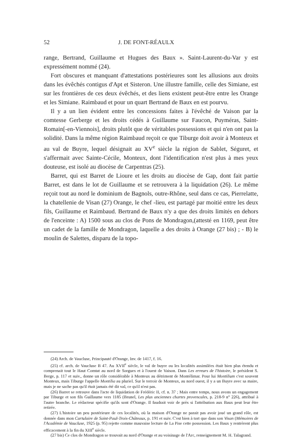52 J. DE FONT-RÉAULX
range, Bertrand, Guillaume et Hugues des Baux ». Saint-Laurent-du-Var y est expressément nommé (24).
Fort obscures et manquant d'attestations postérieures sont les allusions aux droits dans les évêchés contigus d'Apt et Sisteron. Une illustre famille, celle des Simiane, est sur les frontières de ces deux évêchés, et des liens existent peut-être entre les Orange et les Simiane. Raimbaud et pour un quart Bertrand de Baux en est pourvu.
Il y a un lien évident entre les concessions faites à l'évêché de Vaison par la comtesse Gerberge et les droits cédés à Guillaume sur Faucon, Puyméras, Saint-Romain[-en-Viennois], droits plutôt que de véritables possessions et qui n'en ont pas la solidité. Dans la même région Raimbaud reçoit ce que Tiburge doit avoir à Monteux et au val de Buyre, lequel désignait au XV<sup>e</sup> siècle la région de Sablet, Séguret, et s'affermait avec Sainte-Cécile, Monteux, dont l'identification n'est plus à mes yeux douteuse, est isolé au diocèse de Carpentras (25).
Barret, qui est Barret de Lioure et les droits au diocèse de Gap, dont fait partie Barret, est dans le lot de Guillaume et se retrouvera à la liquidation (26). Le même reçoit tout au nord le dominium de Bagnols, outre-Rhône, seul dans ce cas, Pierrelatte, la chatellenie de Visan (27) Orange, le chef -lieu, est partagé par moitié entre les deux fils, Guillaume et Raimbaud. Bertrand de Baux n'y a que des droits limités en dehors de l'enceinte : A) 1500 sous au clos de Pons de Mondragon,(attesté en 1169, peut être un cadet de la famille de Mondragon, laquelle a des droits à Orange (27 bis) ; - B) le moulin de Salettes, disparu de la topo-
(24) Arch. de Vaucluse, Principauté d'Orange, Inv. de 1417, f. 16.
(25) cf. arch. de Vaucluse B 47. Au XVII<sup>e</sup> siècle, le val de buyre ou les localités assimilées était bien plus étendu et comprenait tout le Haut Comtat au nord de Sorgues et à l'ouest de Vaison. Dans Les erreurs de l'histoire, le président S. Berge, p. 117 et suiv., donne un rôle considérable à Monteux au détriment de Montélimar. Pour lui Montilium c'est souvent Monteux, mais Tiburge l'appelle Montilia au pluriel. Sur le terroir de Monteux, au nord ouest, il y a un Buyre avec sa maire, mais je ne sache pas qu'il était jamais été dit val, ce qu'il n'est pas.
(26) Barret se retrouve dans l'acte de liquidation de Frédéric II, cf. n. 37 ; Mais entre temps, nous avons un engagement par Tiburge et son fils Guillaume vers 1185 (Brunel, Les plus anciennes chartes provencales, p. 218-9 n° 226), attribué à l'autre branche. Le rédacteur spécifie qu'ils sont d'Orange. Il faudrait voir de près si l'attribution aux Baux peut leur être retirée.
(27) L'histoire un peu postérieure de ces localités, où la maison d'Orange ne parait pas avoir joué un grand rôle, est donnée dans mon Cartulaire de Saint-Paul-Trois-Châteaux, p. 191 et suiv. C'est bien à tort que dans son Visan (Mémoires de l'Académie de Vaucluse, 1925 (p. 95) rejette comme mauvaise lecture de La Pise cette possession. Les Baux y rentrèrent plus efficacement à la fin du XIII<sup>e</sup> siècle.
(27 bis) Ce clos de Mondragon se trouvait au nord d'Orange et au voisinage de l'Arc, renseignement M. H. Talagrand.